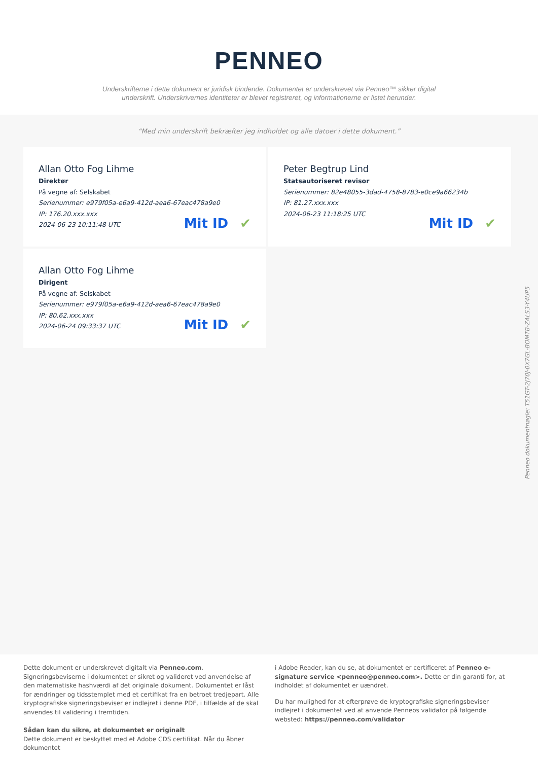PENNEO
Underskrifterne i dette dokument er juridisk bindende. Dokumentet er underskrevet via Penneo™ sikker digital underskrift. Underskrivernes identiteter er blevet registreret, og informationerne er listet herunder.
“Med min underskrift bekræfter jeg indholdet og alle datoer i dette dokument.”
Allan Otto Fog Lihme
Direktør
På vegne af: Selskabet
Serienummer: e979f05a-e6a9-412d-aea6-67eac478a9e0
IP: 176.20.xxx.xxx
2024-06-23 10:11:48 UTC
Mit ID ✔
Peter Begtrup Lind
Statsautoriseret revisor
Serienummer: 82e48055-3dad-4758-8783-e0ce9a66234b
IP: 81.27.xxx.xxx
2024-06-23 11:18:25 UTC
Mit ID ✔
Allan Otto Fog Lihme
Dirigent
På vegne af: Selskabet
Serienummer: e979f05a-e6a9-412d-aea6-67eac478a9e0
IP: 80.62.xxx.xxx
2024-06-24 09:33:37 UTC
Mit ID ✔
Dette dokument er underskrevet digitalt via Penneo.com. Signeringsbeviserne i dokumentet er sikret og valideret ved anvendelse af den matematiske hashværdi af det originale dokument. Dokumentet er låst for ændringer og tidsstemplet med et certifikat fra en betroet tredjepart. Alle kryptografiske signeringsbeviser er indlejret i denne PDF, i tilfælde af de skal anvendes til validering i fremtiden.
Sådan kan du sikre, at dokumentet er originalt
Dette dokument er beskyttet med et Adobe CDS certifikat. Når du åbner dokumentet
i Adobe Reader, kan du se, at dokumentet er certificeret af Penneo e-signature service <penneo@penneo.com>. Dette er din garanti for, at indholdet af dokumentet er uændret.
Du har mulighed for at efterprøve de kryptografiske signeringsbeviser indlejret i dokumentet ved at anvende Penneos validator på følgende websted: https://penneo.com/validator
Penneo dokumentnøgle: T51GT-2J70J-0X7GL-BOMTB-ZALS3-Y4UP5